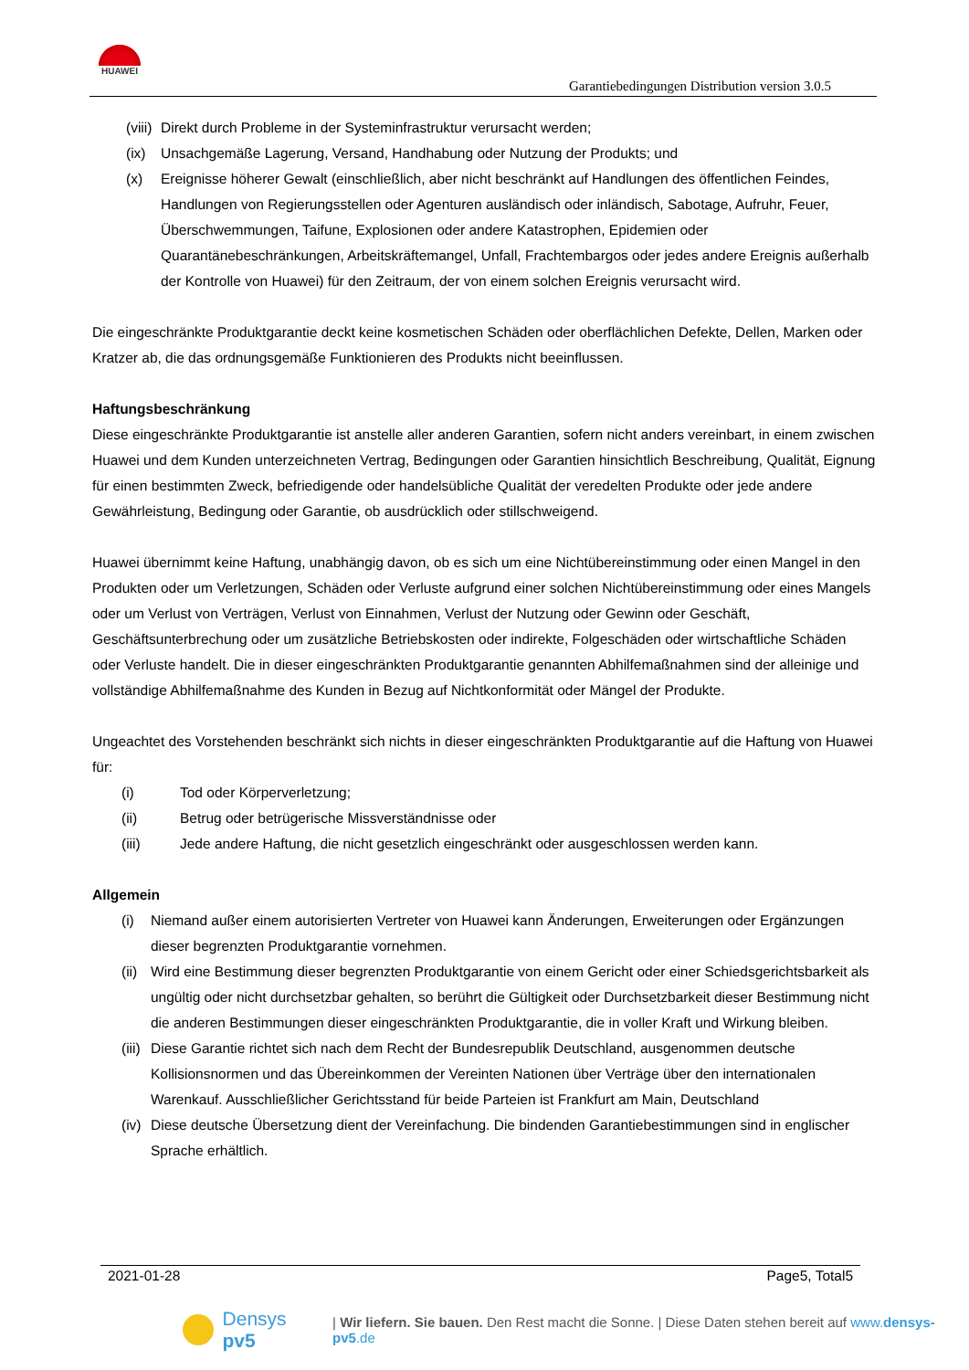HUAWEI
Garantiebedingungen Distribution version 3.0.5
(viii) Direkt durch Probleme in der Systeminfrastruktur verursacht werden;
(ix) Unsachgemäße Lagerung, Versand, Handhabung oder Nutzung der Produkts; und
(x) Ereignisse höherer Gewalt (einschließlich, aber nicht beschränkt auf Handlungen des öffentlichen Feindes, Handlungen von Regierungsstellen oder Agenturen ausländisch oder inländisch, Sabotage, Aufruhr, Feuer, Überschwemmungen, Taifune, Explosionen oder andere Katastrophen, Epidemien oder Quarantänebeschränkungen, Arbeitskräftemangel, Unfall, Frachtembargos oder jedes andere Ereignis außerhalb der Kontrolle von Huawei) für den Zeitraum, der von einem solchen Ereignis verursacht wird.
Die eingeschränkte Produktgarantie deckt keine kosmetischen Schäden oder oberflächlichen Defekte, Dellen, Marken oder Kratzer ab, die das ordnungsgemäße Funktionieren des Produkts nicht beeinflussen.
Haftungsbeschränkung
Diese eingeschränkte Produktgarantie ist anstelle aller anderen Garantien, sofern nicht anders vereinbart, in einem zwischen Huawei und dem Kunden unterzeichneten Vertrag, Bedingungen oder Garantien hinsichtlich Beschreibung, Qualität, Eignung für einen bestimmten Zweck, befriedigende oder handelsübliche Qualität der veredelten Produkte oder jede andere Gewährleistung, Bedingung oder Garantie, ob ausdrücklich oder stillschweigend.
Huawei übernimmt keine Haftung, unabhängig davon, ob es sich um eine Nichtübereinstimmung oder einen Mangel in den Produkten oder um Verletzungen, Schäden oder Verluste aufgrund einer solchen Nichtübereinstimmung oder eines Mangels oder um Verlust von Verträgen, Verlust von Einnahmen, Verlust der Nutzung oder Gewinn oder Geschäft, Geschäftsunterbrechung oder um zusätzliche Betriebskosten oder indirekte, Folgeschäden oder wirtschaftliche Schäden oder Verluste handelt. Die in dieser eingeschränkten Produktgarantie genannten Abhilfemaßnahmen sind der alleinige und vollständige Abhilfemaßnahme des Kunden in Bezug auf Nichtkonformität oder Mängel der Produkte.
Ungeachtet des Vorstehenden beschränkt sich nichts in dieser eingeschränkten Produktgarantie auf die Haftung von Huawei für:
(i) Tod oder Körperverletzung;
(ii) Betrug oder betrügerische Missverständnisse oder
(iii) Jede andere Haftung, die nicht gesetzlich eingeschränkt oder ausgeschlossen werden kann.
Allgemein
(i) Niemand außer einem autorisierten Vertreter von Huawei kann Änderungen, Erweiterungen oder Ergänzungen dieser begrenzten Produktgarantie vornehmen.
(ii) Wird eine Bestimmung dieser begrenzten Produktgarantie von einem Gericht oder einer Schiedsgerichtsbarkeit als ungültig oder nicht durchsetzbar gehalten, so berührt die Gültigkeit oder Durchsetzbarkeit dieser Bestimmung nicht die anderen Bestimmungen dieser eingeschränkten Produktgarantie, die in voller Kraft und Wirkung bleiben.
(iii) Diese Garantie richtet sich nach dem Recht der Bundesrepublik Deutschland, ausgenommen deutsche Kollisionsnormen und das Übereinkommen der Vereinten Nationen über Verträge über den internationalen Warenkauf. Ausschließlicher Gerichtsstand für beide Parteien ist Frankfurt am Main, Deutschland
(iv) Diese deutsche Übersetzung dient der Vereinfachung. Die bindenden Garantiebestimmungen sind in englischer Sprache erhältlich.
2021-01-28 Page5, Total5
Densys pv5 | Wir liefern. Sie bauen. Den Rest macht die Sonne. | Diese Daten stehen bereit auf www.densys-pv5.de